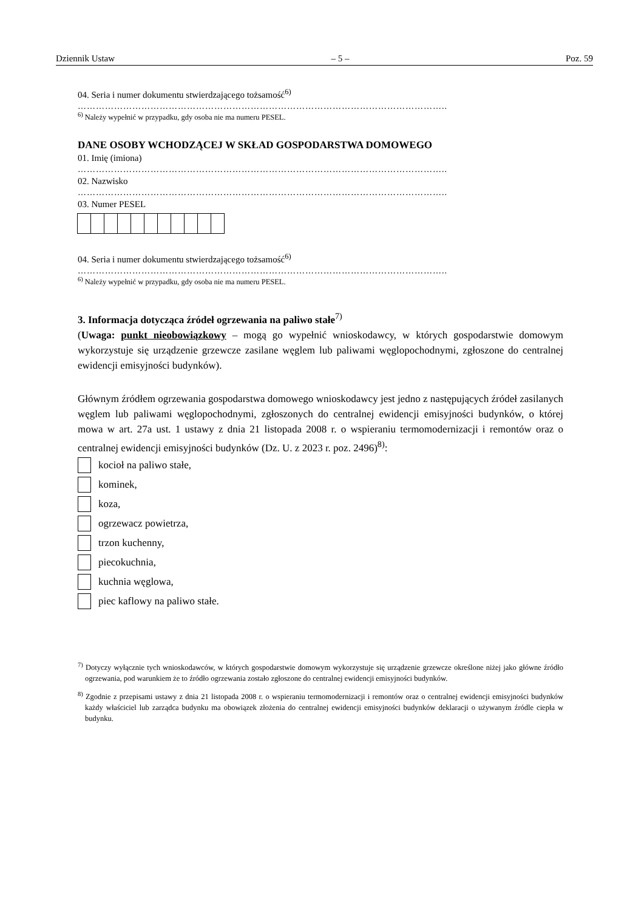Dziennik Ustaw – 5 – Poz. 59
04. Seria i numer dokumentu stwierdzającego tożsamość<sup>6)</sup>
…………………………………………………………………………………………………………..
<sup>6)</sup> Należy wypełnić w przypadku, gdy osoba nie ma numeru PESEL.
DANE OSOBY WCHODZĄCEJ W SKŁAD GOSPODARSTWA DOMOWEGO
01. Imię (imiona)
…………………………………………………………………………………………………………..
02. Nazwisko
…………………………………………………………………………………………………………..
03. Numer PESEL
04. Seria i numer dokumentu stwierdzającego tożsamość<sup>6)</sup>
…………………………………………………………………………………………………………..
<sup>6)</sup> Należy wypełnić w przypadku, gdy osoba nie ma numeru PESEL.
3. Informacja dotycząca źródeł ogrzewania na paliwo stałe<sup>7)</sup>
(Uwaga: punkt nieobowiązkowy – mogą go wypełnić wnioskodawcy, w których gospodarstwie domowym wykorzystuje się urządzenie grzewcze zasilane węglem lub paliwami węglopochodnymi, zgłoszone do centralnej ewidencji emisyjności budynków).
Głównym źródłem ogrzewania gospodarstwa domowego wnioskodawcy jest jedno z następujących źródeł zasilanych węglem lub paliwami węglopochodnymi, zgłoszonych do centralnej ewidencji emisyjności budynków, o której mowa w art. 27a ust. 1 ustawy z dnia 21 listopada 2008 r. o wspieraniu termomodernizacji i remontów oraz o centralnej ewidencji emisyjności budynków (Dz. U. z 2023 r. poz. 2496)<sup>8)</sup>:
kocioł na paliwo stałe,
kominek,
koza,
ogrzewacz powietrza,
trzon kuchenny,
piecokuchnia,
kuchnia węglowa,
piec kaflowy na paliwo stałe.
<sup>7)</sup> Dotyczy wyłącznie tych wnioskodawców, w których gospodarstwie domowym wykorzystuje się urządzenie grzewcze określone niżej jako główne źródło ogrzewania, pod warunkiem że to źródło ogrzewania zostało zgłoszone do centralnej ewidencji emisyjności budynków.
<sup>8)</sup> Zgodnie z przepisami ustawy z dnia 21 listopada 2008 r. o wspieraniu termomodernizacji i remontów oraz o centralnej ewidencji emisyjności budynków każdy właściciel lub zarządca budynku ma obowiązek złożenia do centralnej ewidencji emisyjności budynków deklaracji o używanym źródle ciepła w budynku.